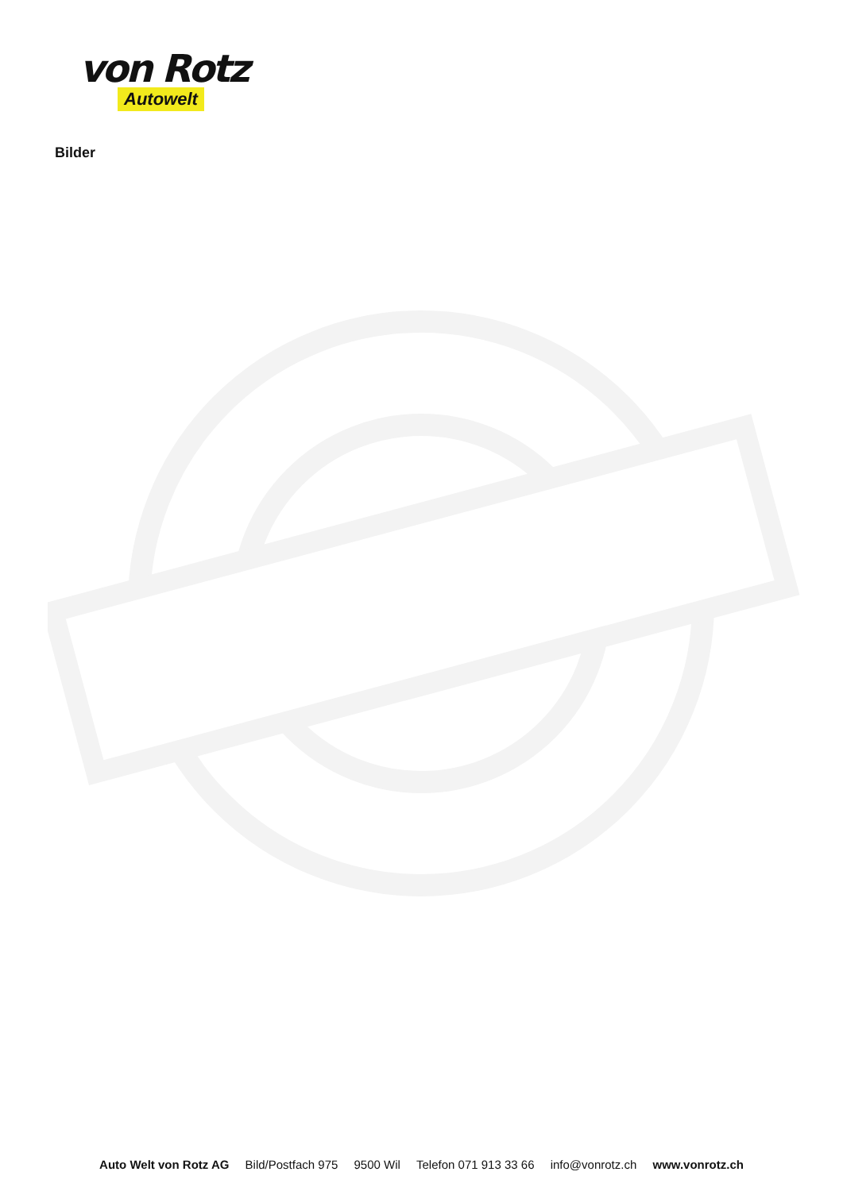von Rotz
Autowelt
Bilder
Auto Welt von Rotz AG Bild/Postfach 975 9500 Wil Telefon 071 913 33 66 info@vonrotz.ch www.vonrotz.ch